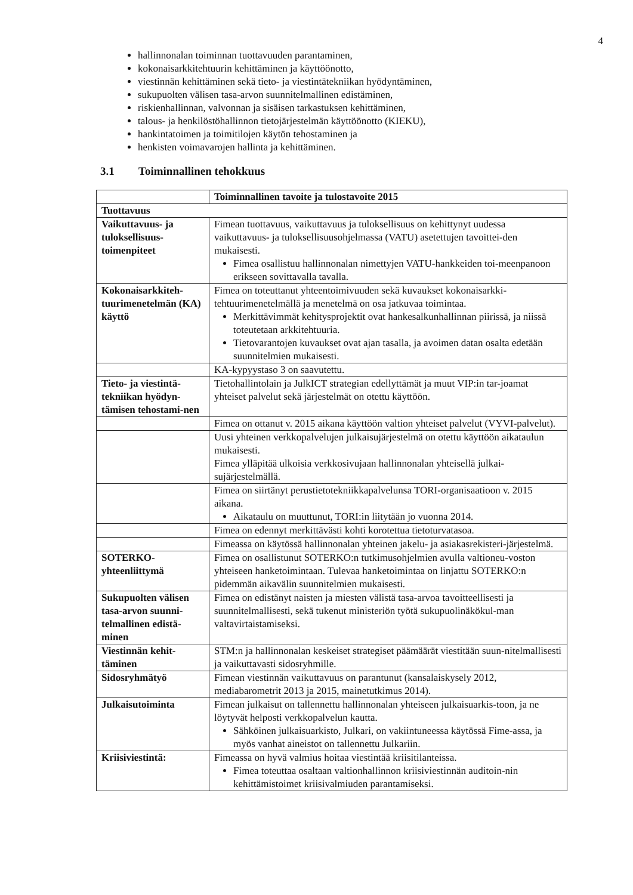4
hallinnonalan toiminnan tuottavuuden parantaminen,
kokonaisarkkitehtuurin kehittäminen ja käyttöönotto,
viestinnän kehittäminen sekä tieto- ja viestintätekniikan hyödyntäminen,
sukupuolten välisen tasa-arvon suunnitelmallinen edistäminen,
riskienhallinnan, valvonnan ja sisäisen tarkastuksen kehittäminen,
talous- ja henkilöstöhallinnon tietojärjestelmän käyttöönotto (KIEKU),
hankintatoimen ja toimitilojen käytön tehostaminen ja
henkisten voimavarojen hallinta ja kehittäminen.
3.1 Toiminnallinen tehokkuus
| | Toiminnallinen tavoite ja tulostavoite 2015 |
| Tuottavuus | |
| Vaikuttavuus- ja tuloksellisuus-toimenpiteet | Fimean tuottavuus, vaikuttavuus ja tuloksellisuus on kehittynyt uudessa vaikuttavuus- ja tuloksellisuusohjelmassa (VATU) asetettujen tavoittei-den mukaisesti. Fimea osallistuu hallinnonalan nimettyjen VATU-hankkeiden toi-meenpanoon erikseen sovittavalla tavalla. |
| Kokonaisarkkiteh-tuurimenetelmän (KA) käyttö | Fimea on toteuttanut yhteentoimivuuden sekä kuvaukset kokonaisarkki-tehtuurimenetelmällä ja menetelmä on osa jatkuvaa toimintaa. Merkittävimmät kehitysprojektit ovat hankesalkunhallinnan piirissä, ja niissä toteutetaan arkkitehtuuria. Tietovarantojen kuvaukset ovat ajan tasalla, ja avoimen datan osalta edetään suunnitelmien mukaisesti. |
| | KA-kypyystaso 3 on saavutettu. |
| Tieto- ja viestintä-tekniikan hyödyn-tämisen tehostami-nen | Tietohallintolain ja JulkICT strategian edellyttämät ja muut VIP:in tar-joamat yhteiset palvelut sekä järjestelmät on otettu käyttöön. |
| | Fimea on ottanut v. 2015 aikana käyttöön valtion yhteiset palvelut (VYVI-palvelut). |
| | Uusi yhteinen verkkopalvelujen julkaisujärjestelmä on otettu käyttöön aikataulun mukaisesti. Fimea ylläpitää ulkoisia verkkosivujaan hallinnonalan yhteisellä julkai-sujärjestelmällä. |
| | Fimea on siirtänyt perustietotekniikkapalvelunsa TORI-organisaatioon v. 2015 aikana. Aikataulu on muuttunut, TORI:in liitytään jo vuonna 2014. |
| | Fimea on edennyt merkittävästi kohti korotettua tietoturvatasoa. |
| | Fimeassa on käytössä hallinnonalan yhteinen jakelu- ja asiakasrekisteri-järjestelmä. |
| SOTERKO-yhteenliittymä | Fimea on osallistunut SOTERKO:n tutkimusohjelmien avulla valtioneu-voston yhteiseen hanketoimintaan. Tulevaa hanketoimintaa on linjattu SOTERKO:n pidemmän aikavälin suunnitelmien mukaisesti. |
| Sukupuolten välisen tasa-arvon suunni-telmallinen edistä-minen | Fimea on edistänyt naisten ja miesten välistä tasa-arvoa tavoitteellisesti ja suunnitelmallisesti, sekä tukenut ministeriön työtä sukupuolinäkökul-man valtavirtaistamiseksi. |
| Viestinnän kehit-täminen | STM:n ja hallinnonalan keskeiset strategiset päämäärät viestitään suun-nitelmallisesti ja vaikuttavasti sidosryhmille. |
| Sidosryhmätyö | Fimean viestinnän vaikuttavuus on parantunut (kansalaiskysely 2012, mediabarometrit 2013 ja 2015, mainetutkimus 2014). |
| Julkaisutoiminta | Fimean julkaisut on tallennettu hallinnonalan yhteiseen julkaisuarkis-toon, ja ne löytyvät helposti verkkopalvelun kautta. Sähköinen julkaisuarkisto, Julkari, on vakiintuneessa käytössä Fime-assa, ja myös vanhat aineistot on tallennettu Julkariin. |
| Kriisiviestintä: | Fimeassa on hyvä valmius hoitaa viestintää kriisitilanteissa. Fimea toteuttaa osaltaan valtionhallinnon kriisiviestinnän auditoin-nin kehittämistoimet kriisivalmiuden parantamiseksi. |